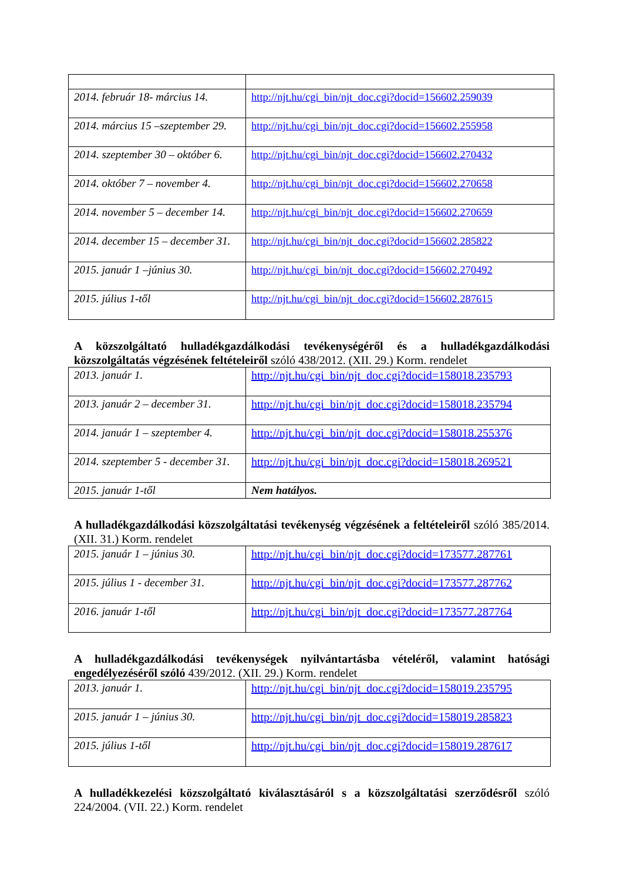| 2014. február 18- március 14. | http://njt.hu/cgi_bin/njt_doc.cgi?docid=156602.259039 |
| 2014. március 15 –szeptember 29. | http://njt.hu/cgi_bin/njt_doc.cgi?docid=156602.255958 |
| 2014. szeptember 30 – október 6. | http://njt.hu/cgi_bin/njt_doc.cgi?docid=156602.270432 |
| 2014. október 7 – november 4. | http://njt.hu/cgi_bin/njt_doc.cgi?docid=156602.270658 |
| 2014. november 5 – december 14. | http://njt.hu/cgi_bin/njt_doc.cgi?docid=156602.270659 |
| 2014. december 15 – december 31. | http://njt.hu/cgi_bin/njt_doc.cgi?docid=156602.285822 |
| 2015. január 1 –június 30. | http://njt.hu/cgi_bin/njt_doc.cgi?docid=156602.270492 |
| 2015. július 1-től | http://njt.hu/cgi_bin/njt_doc.cgi?docid=156602.287615 |
A közszolgáltató hulladékgazdálkodási tevékenységéről és a hulladékgazdálkodási közszolgáltatás végzésének feltételeiről szóló 438/2012. (XII. 29.) Korm. rendelet
| 2013. január 1. | http://njt.hu/cgi_bin/njt_doc.cgi?docid=158018.235793 |
| 2013. január 2 – december 31. | http://njt.hu/cgi_bin/njt_doc.cgi?docid=158018.235794 |
| 2014. január 1 – szeptember 4. | http://njt.hu/cgi_bin/njt_doc.cgi?docid=158018.255376 |
| 2014. szeptember 5 - december 31. | http://njt.hu/cgi_bin/njt_doc.cgi?docid=158018.269521 |
| 2015. január 1-től | Nem hatályos. |
A hulladékgazdálkodási közszolgáltatási tevékenység végzésének a feltételeiről szóló 385/2014. (XII. 31.) Korm. rendelet
| 2015. január 1 – június 30. | http://njt.hu/cgi_bin/njt_doc.cgi?docid=173577.287761 |
| 2015. július 1 - december 31. | http://njt.hu/cgi_bin/njt_doc.cgi?docid=173577.287762 |
| 2016. január 1-től | http://njt.hu/cgi_bin/njt_doc.cgi?docid=173577.287764 |
A hulladékgazdálkodási tevékenységek nyilvántartásba vételéről, valamint hatósági engedélyezéséről szóló 439/2012. (XII. 29.) Korm. rendelet
| 2013. január 1. | http://njt.hu/cgi_bin/njt_doc.cgi?docid=158019.235795 |
| 2015. január 1 – június 30. | http://njt.hu/cgi_bin/njt_doc.cgi?docid=158019.285823 |
| 2015. július 1-től | http://njt.hu/cgi_bin/njt_doc.cgi?docid=158019.287617 |
A hulladékkezelési közszolgáltató kiválasztásáról s a közszolgáltatási szerződésről szóló 224/2004. (VII. 22.) Korm. rendelet